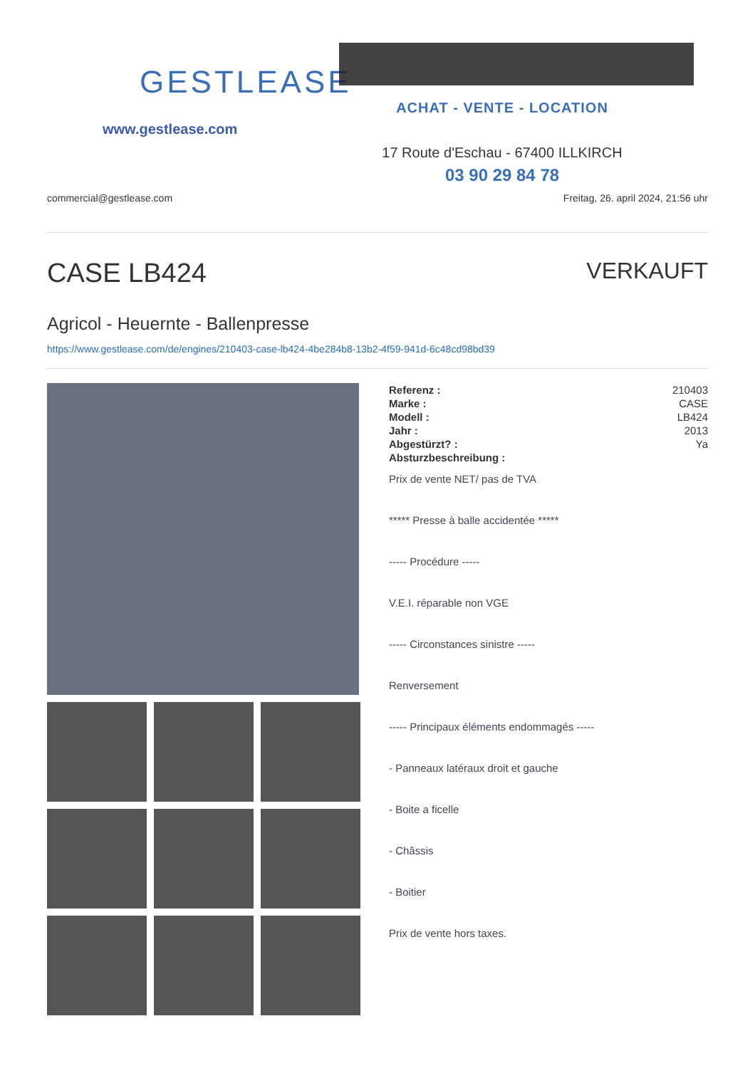GESTLEASE
www.gestlease.com
ACHAT - VENTE - LOCATION
17 Route d'Eschau - 67400 ILLKIRCH
03 90 29 84 78
commercial@gestlease.com Freitag, 26. april 2024, 21:56 uhr
CASE LB424
VERKAUFT
Agricol - Heuernte - Ballenpresse
https://www.gestlease.com/de/engines/210403-case-lb424-4be284b8-13b2-4f59-941d-6c48cd98bd39
| Referenz : | 210403 |
| Marke : | CASE |
| Modell : | LB424 |
| Jahr : | 2013 |
| Abgestürzt? : | Ya |
| Absturzbeschreibung : | |
Prix de vente NET/ pas de TVA
***** Presse à balle accidentée *****
----- Procédure -----
V.E.I. réparable non VGE
----- Circonstances sinistre -----
Renversement
----- Principaux éléments endommagés -----
- Panneaux latéraux droit et gauche
- Boite a ficelle
- Châssis
- Boitier
Prix de vente hors taxes.